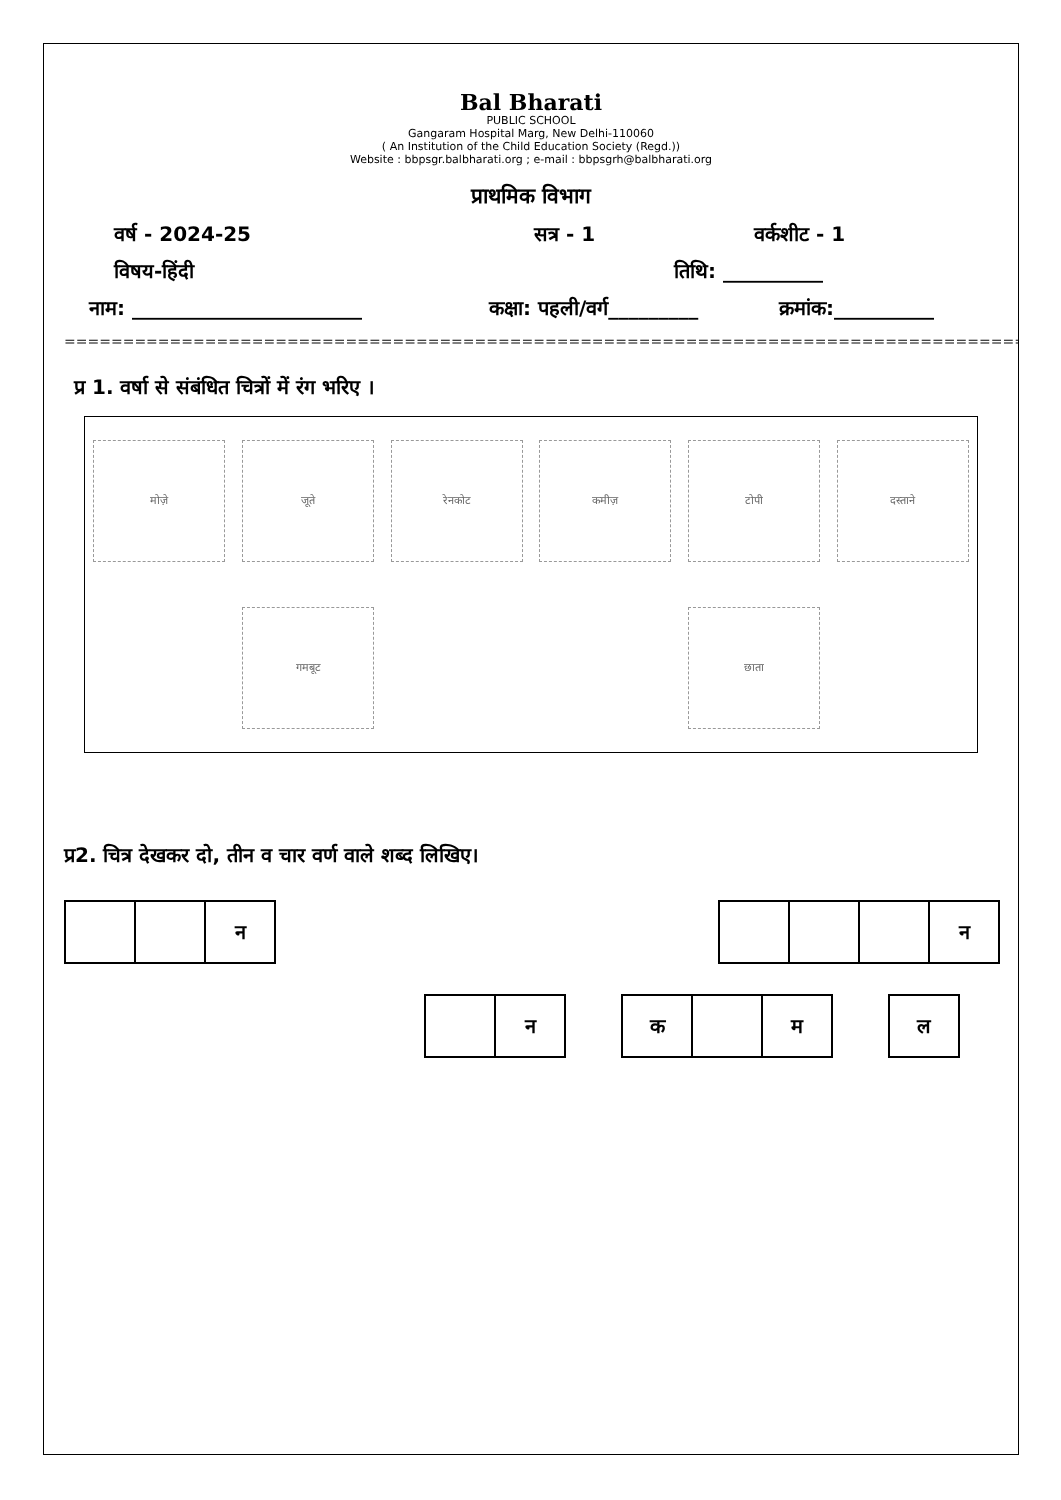Bal Bharati
PUBLIC SCHOOL
Gangaram Hospital Marg, New Delhi-110060
( An Institution of the Child Education Society (Regd.))
Website : bbpsgr.balbharati.org ; e-mail : bbpsgrh@balbharati.org
प्राथमिक विभाग
वर्ष - 2024-25 सत्र - 1 वर्कशीट - 1
विषय-हिंदी तिथि: __________
नाम: _______________________ कक्षा: पहली/वर्ग_________ क्रमांक:__________
==========================================================================================
प्र 1. वर्षा से संबंधित चित्रों में रंग भरिए ।
मोज़े
जूते
रेनकोट
कमीज़
टोपी
दस्ताने
गमबूट
छाता
प्र2. चित्र देखकर दो, तीन व चार वर्ण वाले शब्द लिखिए।
न न
न क म ल